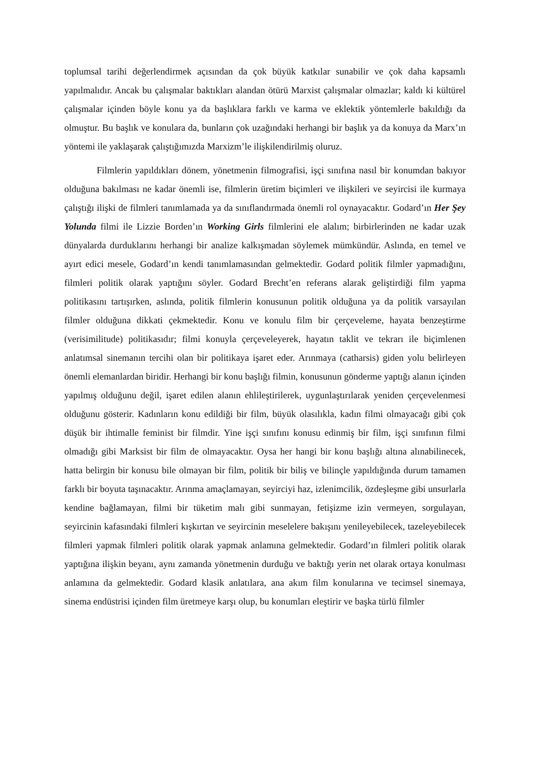toplumsal tarihi değerlendirmek açısından da çok büyük katkılar sunabilir ve çok daha kapsamlı yapılmalıdır. Ancak bu çalışmalar baktıkları alandan ötürü Marxist çalışmalar olmazlar; kaldı ki kültürel çalışmalar içinden böyle konu ya da başlıklara farklı ve karma ve eklektik yöntemlerle bakıldığı da olmuştur. Bu başlık ve konulara da, bunların çok uzağındaki herhangi bir başlık ya da konuya da Marx’ın yöntemi ile yaklaşarak çalıştığımızda Marxizm’le ilişkilendirilmiş oluruz.
Filmlerin yapıldıkları dönem, yönetmenin filmografisi, işçi sınıfına nasıl bir konumdan bakıyor olduğuna bakılması ne kadar önemli ise, filmlerin üretim biçimleri ve ilişkileri ve seyircisi ile kurmaya çalıştığı ilişki de filmleri tanımlamada ya da sınıflandırmada önemli rol oynayacaktır. Godard’ın Her Şey Yolunda filmi ile Lizzie Borden’ın Working Girls filmlerini ele alalım; birbirlerinden ne kadar uzak dünyalarda durduklarını herhangi bir analize kalkışmadan söylemek mümkündür. Aslında, en temel ve ayırt edici mesele, Godard’ın kendi tanımlamasından gelmektedir. Godard politik filmler yapmadığını, filmleri politik olarak yaptığını söyler. Godard Brecht’en referans alarak geliştirdiği film yapma politikasını tartışırken, aslında, politik filmlerin konusunun politik olduğuna ya da politik varsayılan filmler olduğuna dikkati çekmektedir. Konu ve konulu film bir çerçeveleme, hayata benzeştirme (verisimilitude) politikasıdır; filmi konuyla çerçeveleyerek, hayatın taklit ve tekrarı ile biçimlenen anlatımsal sinemanın tercihi olan bir politikaya işaret eder. Arınmaya (catharsis) giden yolu belirleyen önemli elemanlardan biridir. Herhangi bir konu başlığı filmin, konusunun gönderme yaptığı alanın içinden yapılmış olduğunu değil, işaret edilen alanın ehlileştirilerek, uygunlaştırılarak yeniden çerçevelenmesi olduğunu gösterir. Kadınların konu edildiği bir film, büyük olasılıkla, kadın filmi olmayacağı gibi çok düşük bir ihtimalle feminist bir filmdir. Yine işçi sınıfını konusu edinmiş bir film, işçi sınıfının filmi olmadığı gibi Marksist bir film de olmayacaktır. Oysa her hangi bir konu başlığı altına alınabilinecek, hatta belirgin bir konusu bile olmayan bir film, politik bir biliş ve bilinçle yapıldığında durum tamamen farklı bir boyuta taşınacaktır. Arınma amaçlamayan, seyirciyi haz, izlenimcilik, özdeşleşme gibi unsurlarla kendine bağlamayan, filmi bir tüketim malı gibi sunmayan, fetişizme izin vermeyen, sorgulayan, seyircinin kafasındaki filmleri kışkırtan ve seyircinin meselelere bakışını yenileyebilecek, tazeleyebilecek filmleri yapmak filmleri politik olarak yapmak anlamına gelmektedir. Godard’ın filmleri politik olarak yaptığına ilişkin beyanı, aynı zamanda yönetmenin durduğu ve baktığı yerin net olarak ortaya konulması anlamına da gelmektedir. Godard klasik anlatılara, ana akım film konularına ve tecimsel sinemaya, sinema endüstrisi içinden film üretmeye karşı olup, bu konumları eleştirir ve başka türlü filmler